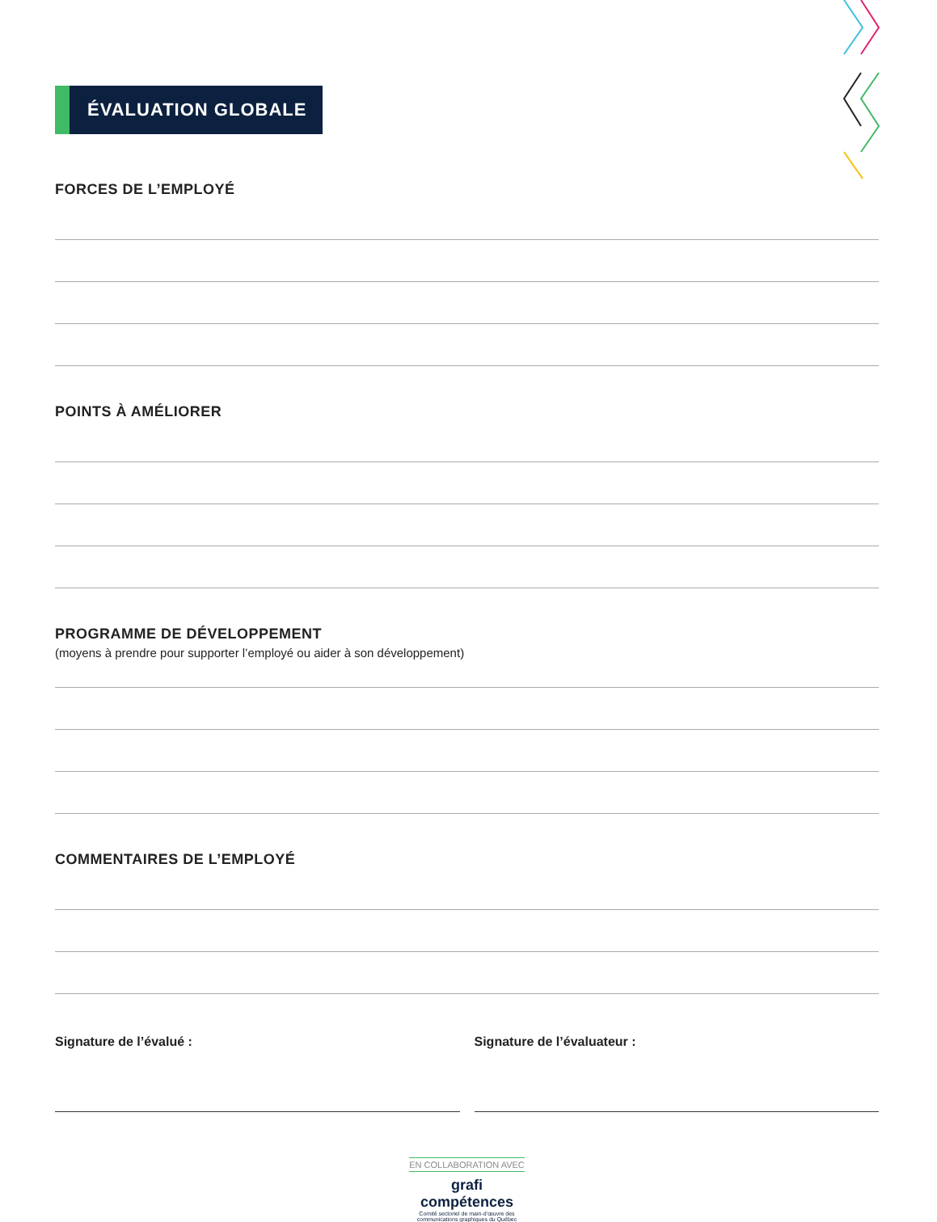ÉVALUATION GLOBALE
FORCES DE L’EMPLOYÉ
POINTS À AMÉLIORER
PROGRAMME DE DÉVELOPPEMENT
(moyens à prendre pour supporter l’employé ou aider à son développement)
COMMENTAIRES DE L’EMPLOYÉ
Signature de l’évalué : Signature de l’évaluateur :
EN COLLABORATION AVEC
grafi
compétences
Comité sectoriel de main-d’œuvre des
communications graphiques du Québec